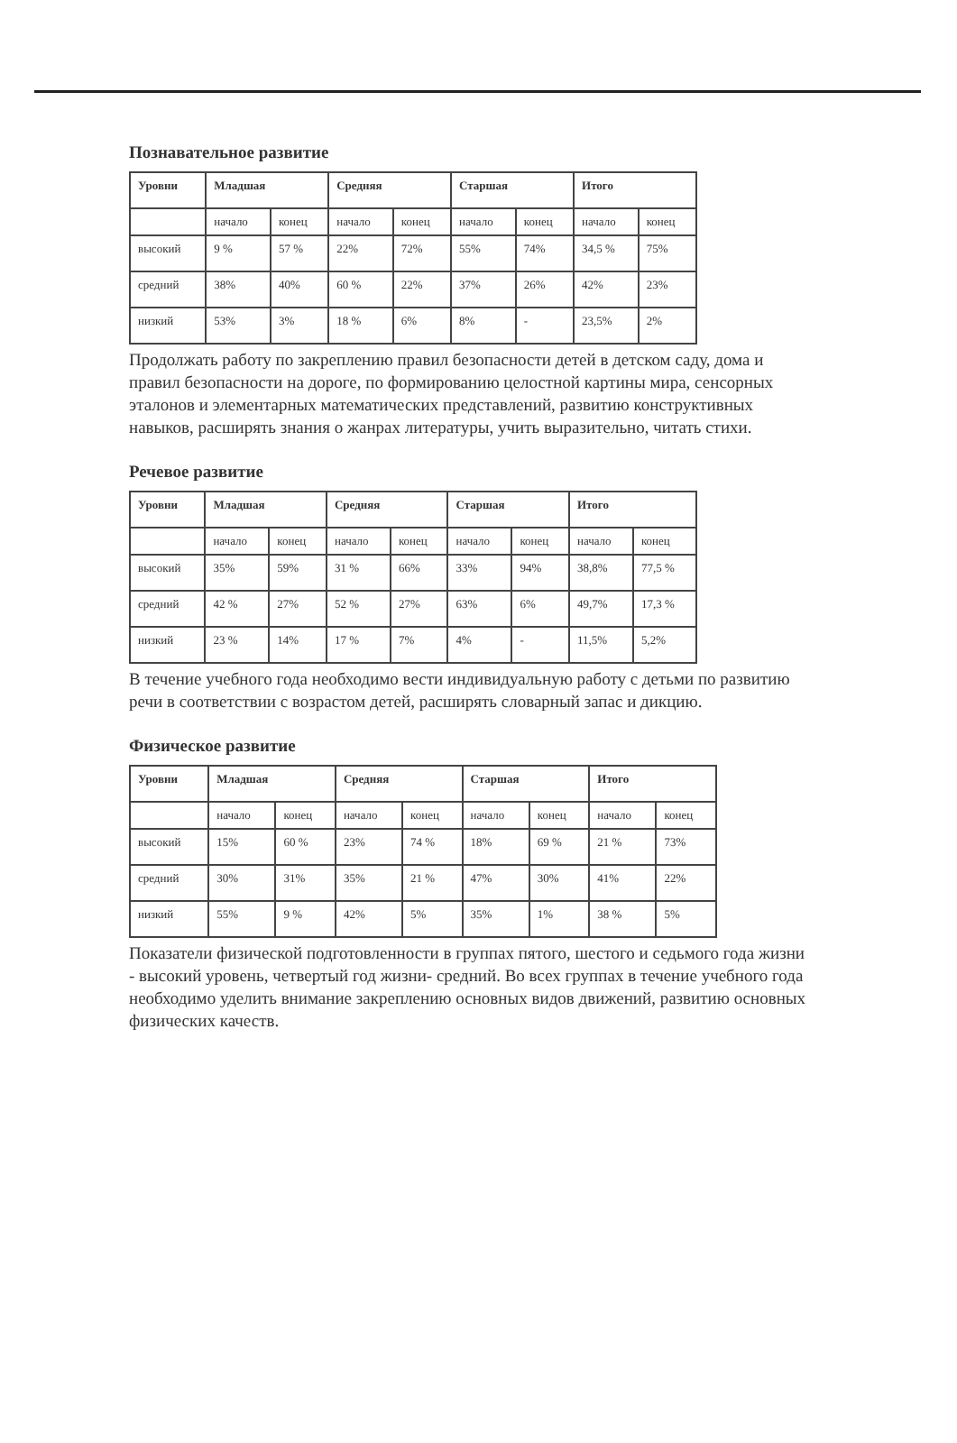Познавательное развитие
| Уровни | Младшая | | Средняя | | Старшая | | Итого | |
| --- | --- | --- | --- | --- | --- | --- | --- | --- |
| | начало | конец | начало | конец | начало | конец | начало | конец |
| высокий | 9 % | 57 % | 22% | 72% | 55% | 74% | 34,5 % | 75% |
| средний | 38% | 40% | 60 % | 22% | 37% | 26% | 42% | 23% |
| низкий | 53% | 3% | 18 % | 6% | 8% | - | 23,5% | 2% |
Продолжать работу по закреплению правил безопасности детей в детском саду, дома и правил безопасности на дороге, по формированию целостной картины мира, сенсорных эталонов и элементарных математических представлений, развитию конструктивных навыков, расширять знания о жанрах литературы, учить выразительно, читать стихи.
Речевое развитие
| Уровни | Младшая | | Средняя | | Старшая | | Итого | |
| --- | --- | --- | --- | --- | --- | --- | --- | --- |
| | начало | конец | начало | конец | начало | конец | начало | конец |
| высокий | 35% | 59% | 31 % | 66% | 33% | 94% | 38,8% | 77,5 % |
| средний | 42 % | 27% | 52 % | 27% | 63% | 6% | 49,7% | 17,3 % |
| низкий | 23 % | 14% | 17 % | 7% | 4% | - | 11,5% | 5,2% |
В течение учебного года необходимо вести индивидуальную работу с детьми по развитию речи в соответствии с возрастом детей, расширять словарный запас и дикцию.
Физическое развитие
| Уровни | Младшая | | Средняя | | Старшая | | Итого | |
| --- | --- | --- | --- | --- | --- | --- | --- | --- |
| | начало | конец | начало | конец | начало | конец | начало | конец |
| высокий | 15% | 60 % | 23% | 74 % | 18% | 69 % | 21 % | 73% |
| средний | 30% | 31% | 35% | 21 % | 47% | 30% | 41% | 22% |
| низкий | 55% | 9 % | 42% | 5% | 35% | 1% | 38 % | 5% |
Показатели физической подготовленности в группах пятого, шестого и седьмого года жизни - высокий уровень, четвертый год жизни- средний. Во всех группах в течение учебного года необходимо уделить внимание закреплению основных видов движений, развитию основных физических качеств.